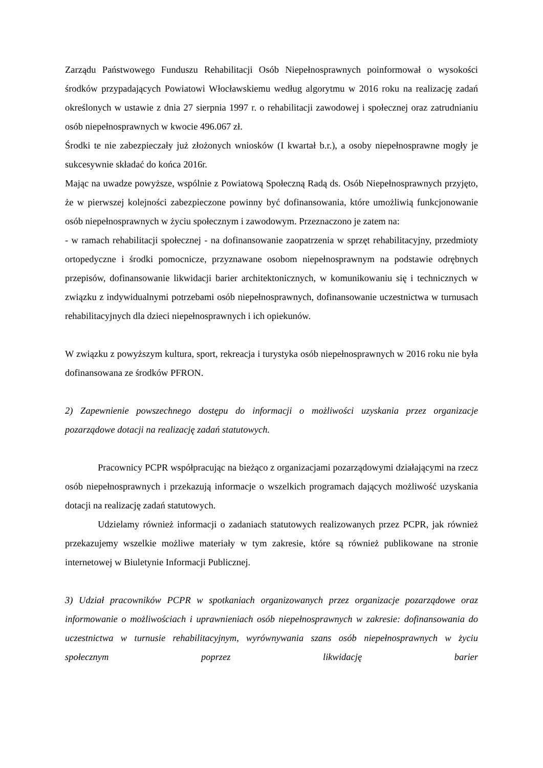Zarządu Państwowego Funduszu Rehabilitacji Osób Niepełnosprawnych poinformował o wysokości środków przypadających Powiatowi Włocławskiemu według algorytmu w 2016 roku na realizację zadań określonych w ustawie z dnia 27 sierpnia 1997 r. o rehabilitacji zawodowej i społecznej oraz zatrudnianiu osób niepełnosprawnych w kwocie 496.067 zł.
Środki te nie zabezpieczały już złożonych wniosków (I kwartał b.r.), a osoby niepełnosprawne mogły je sukcesywnie składać do końca 2016r.
Mając na uwadze powyższe, wspólnie z Powiatową Społeczną Radą ds. Osób Niepełnosprawnych przyjęto, że w pierwszej kolejności zabezpieczone powinny być dofinansowania, które umożliwią funkcjonowanie osób niepełnosprawnych w życiu społecznym i zawodowym. Przeznaczono je zatem na:
- w ramach rehabilitacji społecznej - na dofinansowanie zaopatrzenia w sprzęt rehabilitacyjny, przedmioty ortopedyczne i środki pomocnicze, przyznawane osobom niepełnosprawnym na podstawie odrębnych przepisów, dofinansowanie likwidacji barier architektonicznych, w komunikowaniu się i technicznych w związku z indywidualnymi potrzebami osób niepełnosprawnych, dofinansowanie uczestnictwa w turnusach rehabilitacyjnych dla dzieci niepełnosprawnych i ich opiekunów.
W związku z powyższym kultura, sport, rekreacja i turystyka osób niepełnosprawnych w 2016 roku nie była dofinansowana ze środków PFRON.
2) Zapewnienie powszechnego dostępu do informacji o możliwości uzyskania przez organizacje pozarządowe dotacji na realizację zadań statutowych.
Pracownicy PCPR współpracując na bieżąco z organizacjami pozarządowymi działającymi na rzecz osób niepełnosprawnych i przekazują informacje o wszelkich programach dających możliwość uzyskania dotacji na realizację zadań statutowych.
Udzielamy również informacji o zadaniach statutowych realizowanych przez PCPR, jak również przekazujemy wszelkie możliwe materiały w tym zakresie, które są również publikowane na stronie internetowej w Biuletynie Informacji Publicznej.
3) Udział pracowników PCPR w spotkaniach organizowanych przez organizacje pozarządowe oraz informowanie o możliwościach i uprawnieniach osób niepełnosprawnych w zakresie: dofinansowania do uczestnictwa w turnusie rehabilitacyjnym, wyrównywania szans osób niepełnosprawnych w życiu społecznym poprzez likwidację barier